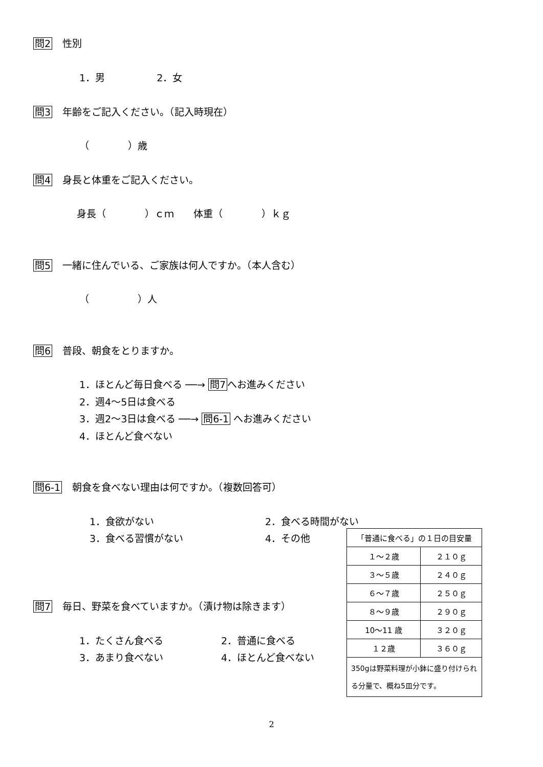問2 性別
1．男 　　　　　2．女
問3 年齢をご記入ください。（記入時現在）
（　　　　）歳
問4 身長と体重をご記入ください。
身長（　　　　）ｃｍ　　体重（　　　　）ｋｇ
問5 一緒に住んでいる、ご家族は何人ですか。（本人含む）
（　　　　　）人
問6 普段、朝食をとりますか。
1．ほとんど毎日食べる ──→ 問7 へお進みください
2．週4～5日は食べる
3．週2～3日は食べる ──→ 問6-1 へお進みください
4．ほとんど食べない
問6-1 朝食を食べない理由は何ですか。（複数回答可）
1．食欲がない 2．食べる時間がない
3．食べる習慣がない 4．その他
問7 毎日、野菜を食べていますか。（漬け物は除きます）
1．たくさん食べる 2．普通に食べる
3．あまり食べない 4．ほとんど食べない
| 「普通に食べる」の１日の目安量 | |
| --- | --- |
| １～２歳 | ２１０ｇ |
| ３～５歳 | ２４０ｇ |
| ６～７歳 | ２５０ｇ |
| ８～９歳 | ２９０ｇ |
| 10～11 歳 | ３２０ｇ |
| １２歳 | ３６０ｇ |
| 350gは野菜料理が小鉢に盛り付けられる分量で、概ね5皿分です。 | |
2